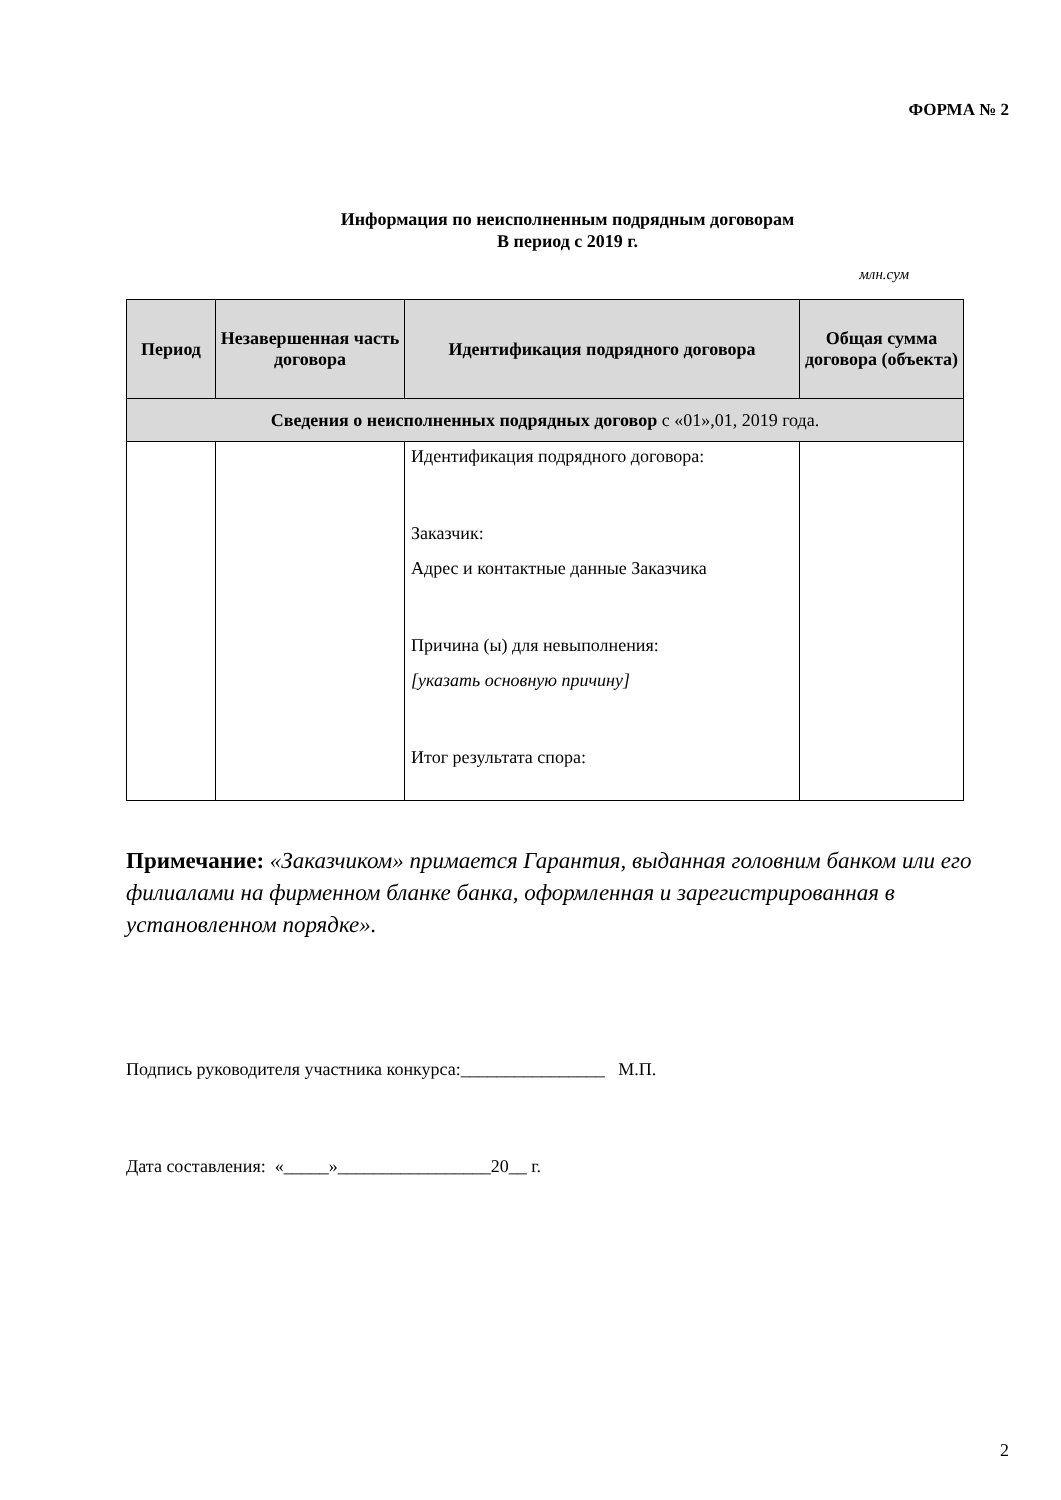ФОРМА № 2
Информация по неисполненным подрядным договорам
В период с 2019 г.
млн.сум
| Период | Незавершенная часть договора | Идентификация подрядного договора | Общая сумма договора (объекта) |
| --- | --- | --- | --- |
| Сведения о неисполненных подрядных договор с «01»,01, 2019 года. | | | |
| | | Идентификация подрядного договора: Заказчик: Адрес и контактные данные Заказчика Причина (ы) для невыполнения: [указать основную причину] Итог результата спора: | |
Примечание: «Заказчиком» примается Гарантия, выданная головним банком или его филиалами на фирменном бланке банка, оформленная и зарегистрированная в установленном порядке».
Подпись руководителя участника конкурса:________________ М.П.
Дата составления: «_____»_________________20__ г.
2